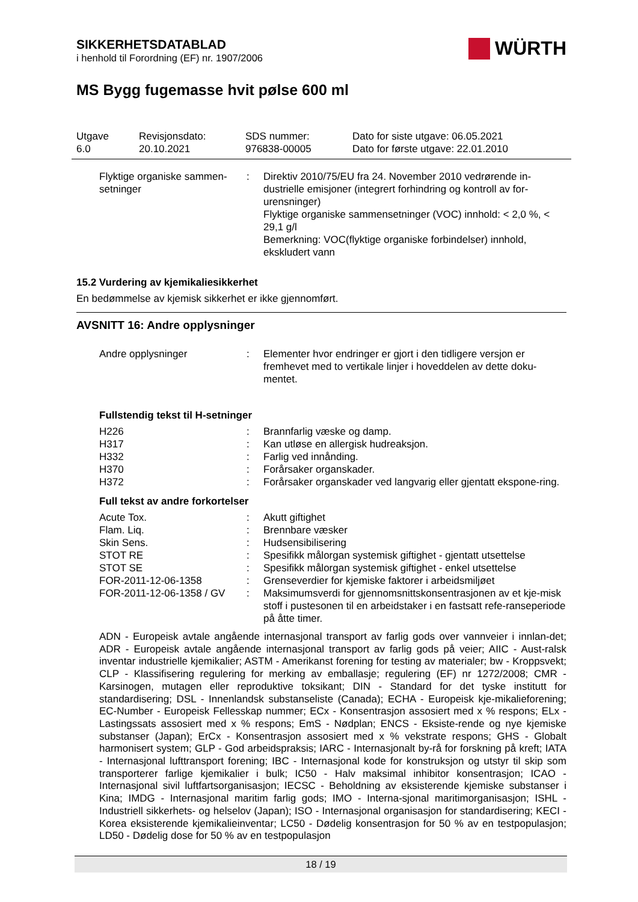WÜRTH
SIKKERHETSDATABLAD
i henhold til Forordning (EF) nr. 1907/2006
MS Bygg fugemasse hvit pølse 600 ml
| Utgave 6.0 | Revisjonsdato: 20.10.2021 | SDS nummer: 976838-00005 | Dato for siste utgave: 06.05.2021 Dato for første utgave: 22.01.2010 |
| Flyktige organiske sammen-setninger | : | Direktiv 2010/75/EU fra 24. November 2010 vedrørende in-dustrielle emisjoner (integrert forhindring og kontroll av for-urensninger) Flyktige organiske sammensetninger (VOC) innhold: < 2,0 %, < 29,1 g/l Bemerkning: VOC(flyktige organiske forbindelser) innhold, ekskludert vann |
15.2 Vurdering av kjemikaliesikkerhet
En bedømmelse av kjemisk sikkerhet er ikke gjennomført.
AVSNITT 16: Andre opplysninger
| Andre opplysninger | : | Elementer hvor endringer er gjort i den tidligere versjon er fremhevet med to vertikale linjer i hoveddelen av dette doku-mentet. |
Fullstendig tekst til H-setninger
| H226 | : | Brannfarlig væske og damp. |
| H317 | : | Kan utløse en allergisk hudreaksjon. |
| H332 | : | Farlig ved innånding. |
| H370 | : | Forårsaker organskader. |
| H372 | : | Forårsaker organskader ved langvarig eller gjentatt ekspone-ring. |
Full tekst av andre forkortelser
| Acute Tox. | : | Akutt giftighet |
| Flam. Liq. | : | Brennbare væsker |
| Skin Sens. | : | Hudsensibilisering |
| STOT RE | : | Spesifikk målorgan systemisk giftighet - gjentatt utsettelse |
| STOT SE | : | Spesifikk målorgan systemisk giftighet - enkel utsettelse |
| FOR-2011-12-06-1358 | : | Grenseverdier for kjemiske faktorer i arbeidsmiljøet |
| FOR-2011-12-06-1358 / GV | : | Maksimumsverdi for gjennomsnittskonsentrasjonen av et kje-misk stoff i pustesonen til en arbeidstaker i en fastsatt refe-ranseperiode på åtte timer. |
ADN - Europeisk avtale angående internasjonal transport av farlig gods over vannveier i innlan-det; ADR - Europeisk avtale angående internasjonal transport av farlig gods på veier; AIIC - Aust-ralsk inventar industrielle kjemikalier; ASTM - Amerikanst forening for testing av materialer; bw - Kroppsvekt; CLP - Klassifisering regulering for merking av emballasje; regulering (EF) nr 1272/2008; CMR - Karsinogen, mutagen eller reproduktive toksikant; DIN - Standard for det tyske institutt for standardisering; DSL - Innenlandsk substanseliste (Canada); ECHA - Europeisk kje-mikalieforening; EC-Number - Europeisk Fellesskap nummer; ECx - Konsentrasjon assosiert med x % respons; ELx - Lastingssats assosiert med x % respons; EmS - Nødplan; ENCS - Eksiste-rende og nye kjemiske substanser (Japan); ErCx - Konsentrasjon assosiert med x % vekstrate respons; GHS - Globalt harmonisert system; GLP - God arbeidspraksis; IARC - Internasjonalt by-rå for forskning på kreft; IATA - Internasjonal lufttransport forening; IBC - Internasjonal kode for konstruksjon og utstyr til skip som transporterer farlige kjemikalier i bulk; IC50 - Halv maksimal inhibitor konsentrasjon; ICAO - Internasjonal sivil luftfartsorganisasjon; IECSC - Beholdning av eksisterende kjemiske substanser i Kina; IMDG - Internasjonal maritim farlig gods; IMO - Interna-sjonal maritimorganisasjon; ISHL - Industriell sikkerhets- og helselov (Japan); ISO - Internasjonal organisasjon for standardisering; KECI - Korea eksisterende kjemikalieinventar; LC50 - Dødelig konsentrasjon for 50 % av en testpopulasjon; LD50 - Dødelig dose for 50 % av en testpopulasjon
18 / 19